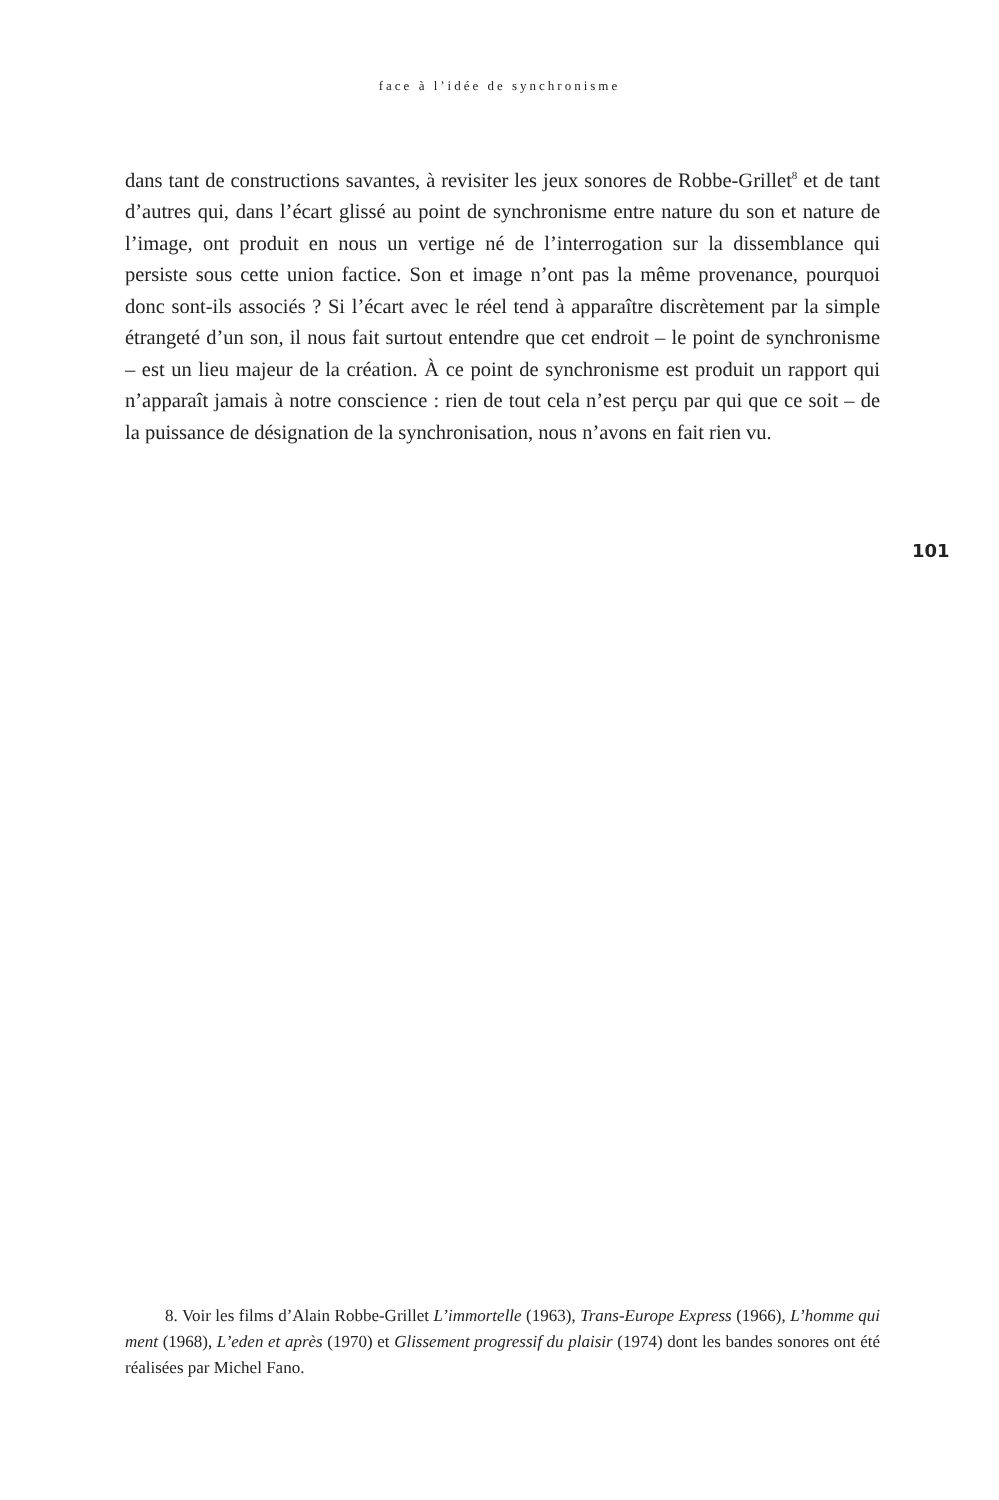face à l’idée de synchronisme
dans tant de constructions savantes, à revisiter les jeux sonores de Robbe-Grillet<sup>8</sup> et de tant d’autres qui, dans l’écart glissé au point de synchronisme entre nature du son et nature de l’image, ont produit en nous un vertige né de l’interrogation sur la dissemblance qui persiste sous cette union factice. Son et image n’ont pas la même provenance, pourquoi donc sont-ils associés ? Si l’écart avec le réel tend à apparaître discrètement par la simple étrangeté d’un son, il nous fait surtout entendre que cet endroit – le point de synchronisme – est un lieu majeur de la création. À ce point de synchronisme est produit un rapport qui n’apparaît jamais à notre conscience : rien de tout cela n’est perçu par qui que ce soit – de la puissance de désignation de la synchronisation, nous n’avons en fait rien vu.
101
8. Voir les films d’Alain Robbe-Grillet L’immortelle (1963), Trans-Europe Express (1966), L’homme qui ment (1968), L’eden et après (1970) et Glissement progressif du plaisir (1974) dont les bandes sonores ont été réalisées par Michel Fano.